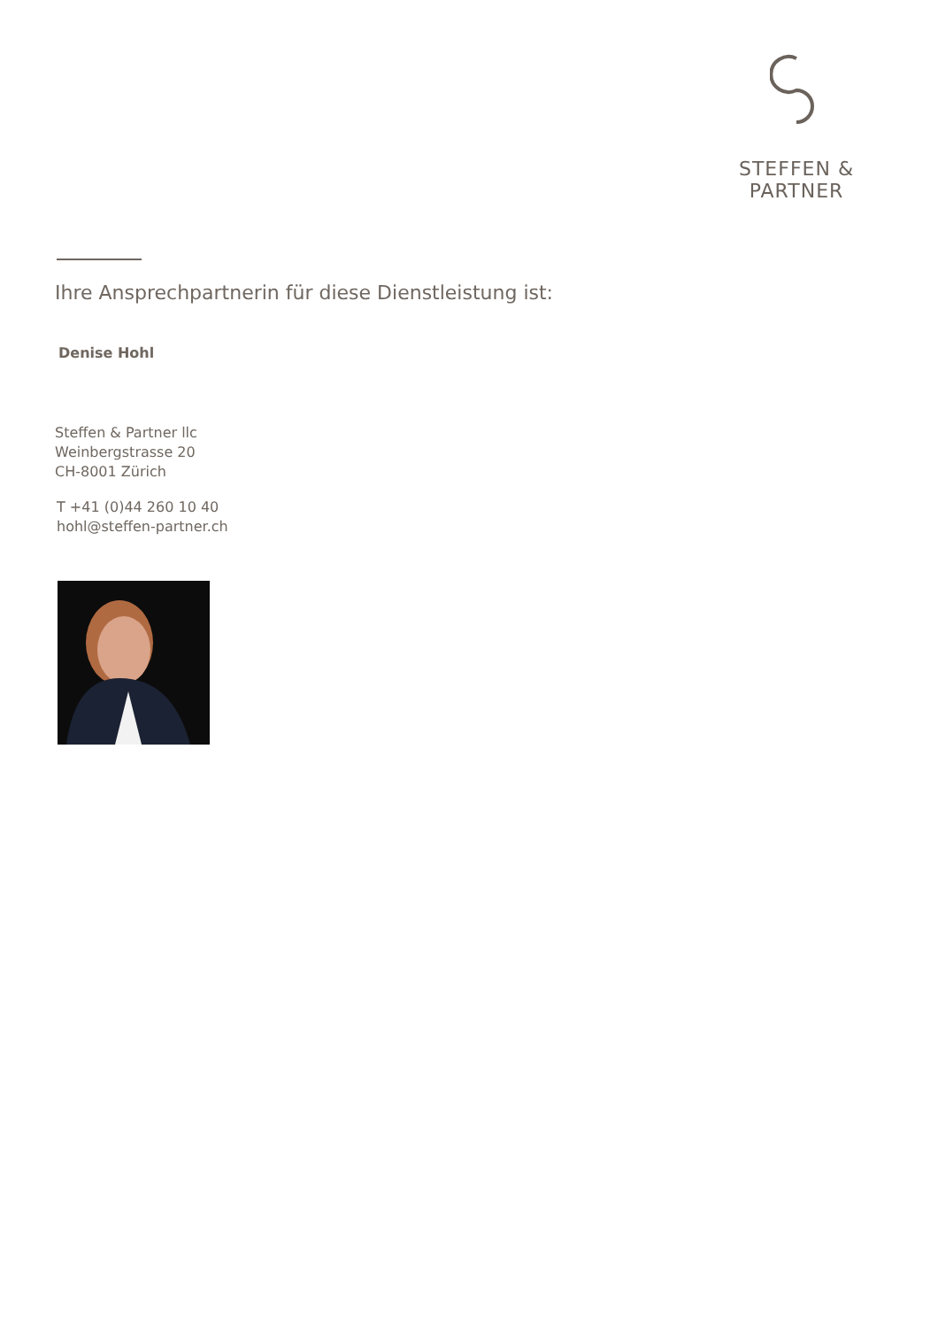STEFFEN & PARTNER
Ihre Ansprechpartnerin für diese Dienstleistung ist:
Denise Hohl
Steffen & Partner llc
Weinbergstrasse 20
CH-8001 Zürich
T +41 (0)44 260 10 40
hohl@steffen-partner.ch